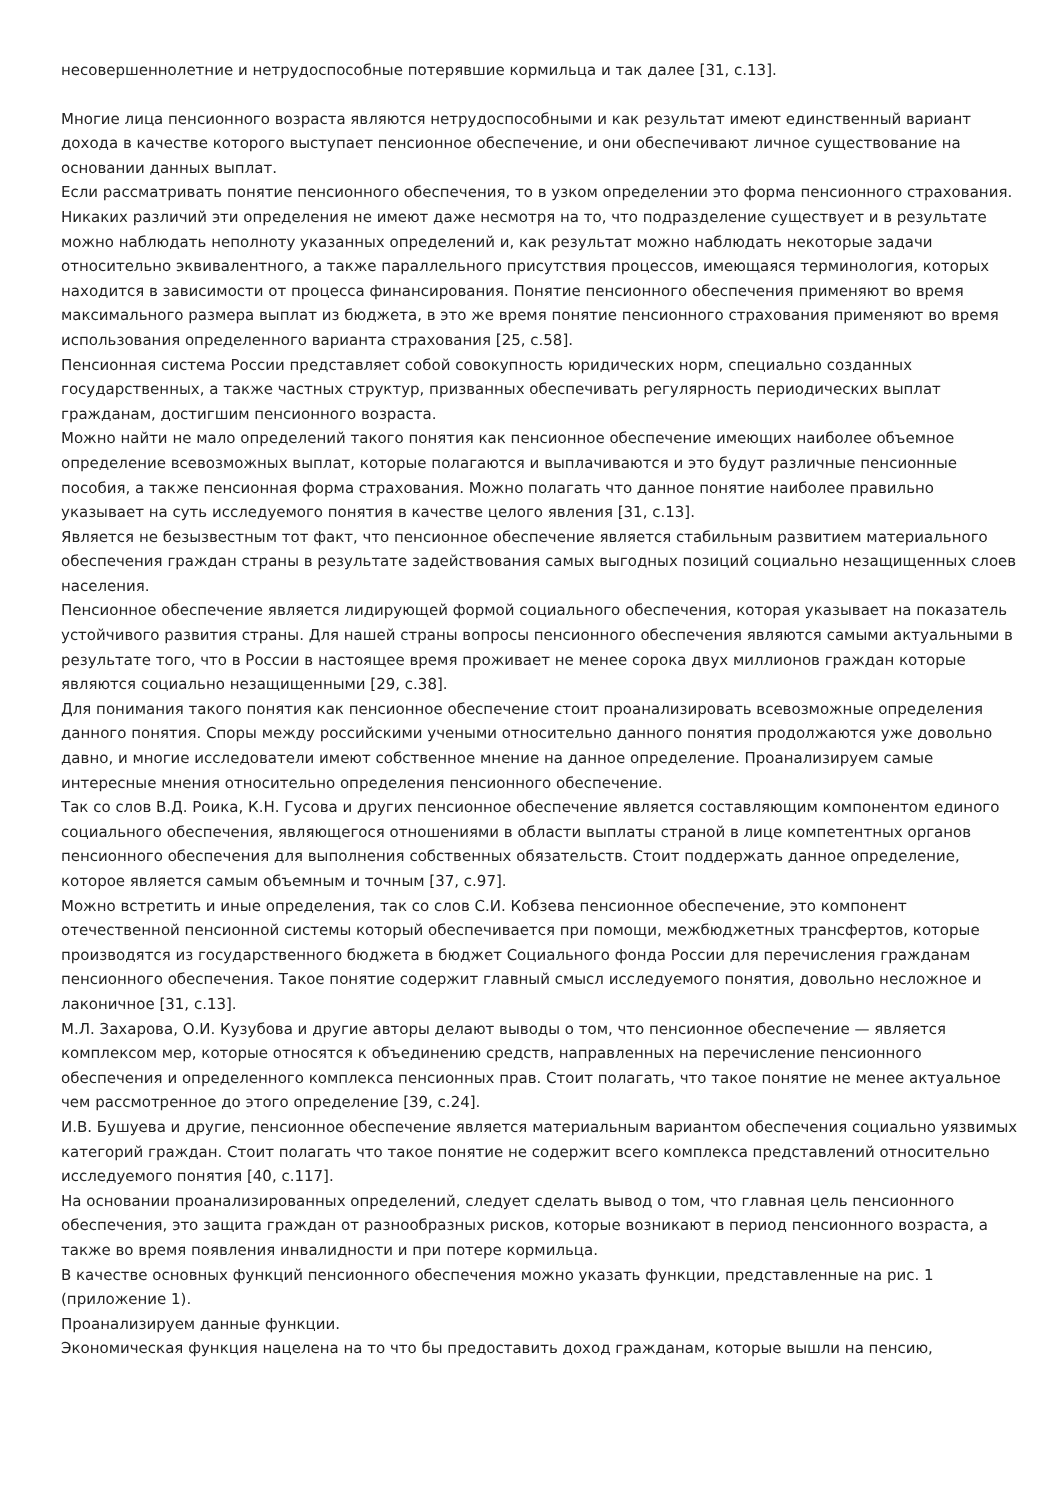несовершеннолетние и нетрудоспособные потерявшие кормильца и так далее [31, с.13].
Многие лица пенсионного возраста являются нетрудоспособными и как результат имеют единственный вариант дохода в качестве которого выступает пенсионное обеспечение, и они обеспечивают личное существование на основании данных выплат.
Если рассматривать понятие пенсионного обеспечения, то в узком определении это форма пенсионного страхования. Никаких различий эти определения не имеют даже несмотря на то, что подразделение существует и в результате можно наблюдать неполноту указанных определений и, как результат можно наблюдать некоторые задачи относительно эквивалентного, а также параллельного присутствия процессов, имеющаяся терминология, которых находится в зависимости от процесса финансирования. Понятие пенсионного обеспечения применяют во время максимального размера выплат из бюджета, в это же время понятие пенсионного страхования применяют во время использования определенного варианта страхования [25, с.58].
Пенсионная система России представляет собой совокупность юридических норм, специально созданных государственных, а также частных структур, призванных обеспечивать регулярность периодических выплат гражданам, достигшим пенсионного возраста.
Можно найти не мало определений такого понятия как пенсионное обеспечение имеющих наиболее объемное определение всевозможных выплат, которые полагаются и выплачиваются и это будут различные пенсионные пособия, а также пенсионная форма страхования. Можно полагать что данное понятие наиболее правильно указывает на суть исследуемого понятия в качестве целого явления [31, с.13].
Является не безызвестным тот факт, что пенсионное обеспечение является стабильным развитием материального обеспечения граждан страны в результате задействования самых выгодных позиций социально незащищенных слоев населения.
Пенсионное обеспечение является лидирующей формой социального обеспечения, которая указывает на показатель устойчивого развития страны. Для нашей страны вопросы пенсионного обеспечения являются самыми актуальными в результате того, что в России в настоящее время проживает не менее сорока двух миллионов граждан которые являются социально незащищенными [29, с.38].
Для понимания такого понятия как пенсионное обеспечение стоит проанализировать всевозможные определения данного понятия. Споры между российскими учеными относительно данного понятия продолжаются уже довольно давно, и многие исследователи имеют собственное мнение на данное определение. Проанализируем самые интересные мнения относительно определения пенсионного обеспечение.
Так со слов В.Д. Роика, К.Н. Гусова и других пенсионное обеспечение является составляющим компонентом единого социального обеспечения, являющегося отношениями в области выплаты страной в лице компетентных органов пенсионного обеспечения для выполнения собственных обязательств. Стоит поддержать данное определение, которое является самым объемным и точным [37, с.97].
Можно встретить и иные определения, так со слов С.И. Кобзева пенсионное обеспечение, это компонент отечественной пенсионной системы который обеспечивается при помощи, межбюджетных трансфертов, которые производятся из государственного бюджета в бюджет Социального фонда России для перечисления гражданам пенсионного обеспечения. Такое понятие содержит главный смысл исследуемого понятия, довольно несложное и лаконичное [31, с.13].
М.Л. Захарова, О.И. Кузубова и другие авторы делают выводы о том, что пенсионное обеспечение — является комплексом мер, которые относятся к объединению средств, направленных на перечисление пенсионного обеспечения и определенного комплекса пенсионных прав. Стоит полагать, что такое понятие не менее актуальное чем рассмотренное до этого определение [39, с.24].
И.В. Бушуева и другие, пенсионное обеспечение является материальным вариантом обеспечения социально уязвимых категорий граждан. Стоит полагать что такое понятие не содержит всего комплекса представлений относительно исследуемого понятия [40, с.117].
На основании проанализированных определений, следует сделать вывод о том, что главная цель пенсионного обеспечения, это защита граждан от разнообразных рисков, которые возникают в период пенсионного возраста, а также во время появления инвалидности и при потере кормильца.
В качестве основных функций пенсионного обеспечения можно указать функции, представленные на рис. 1 (приложение 1).
Проанализируем данные функции.
Экономическая функция нацелена на то что бы предоставить доход гражданам, которые вышли на пенсию,